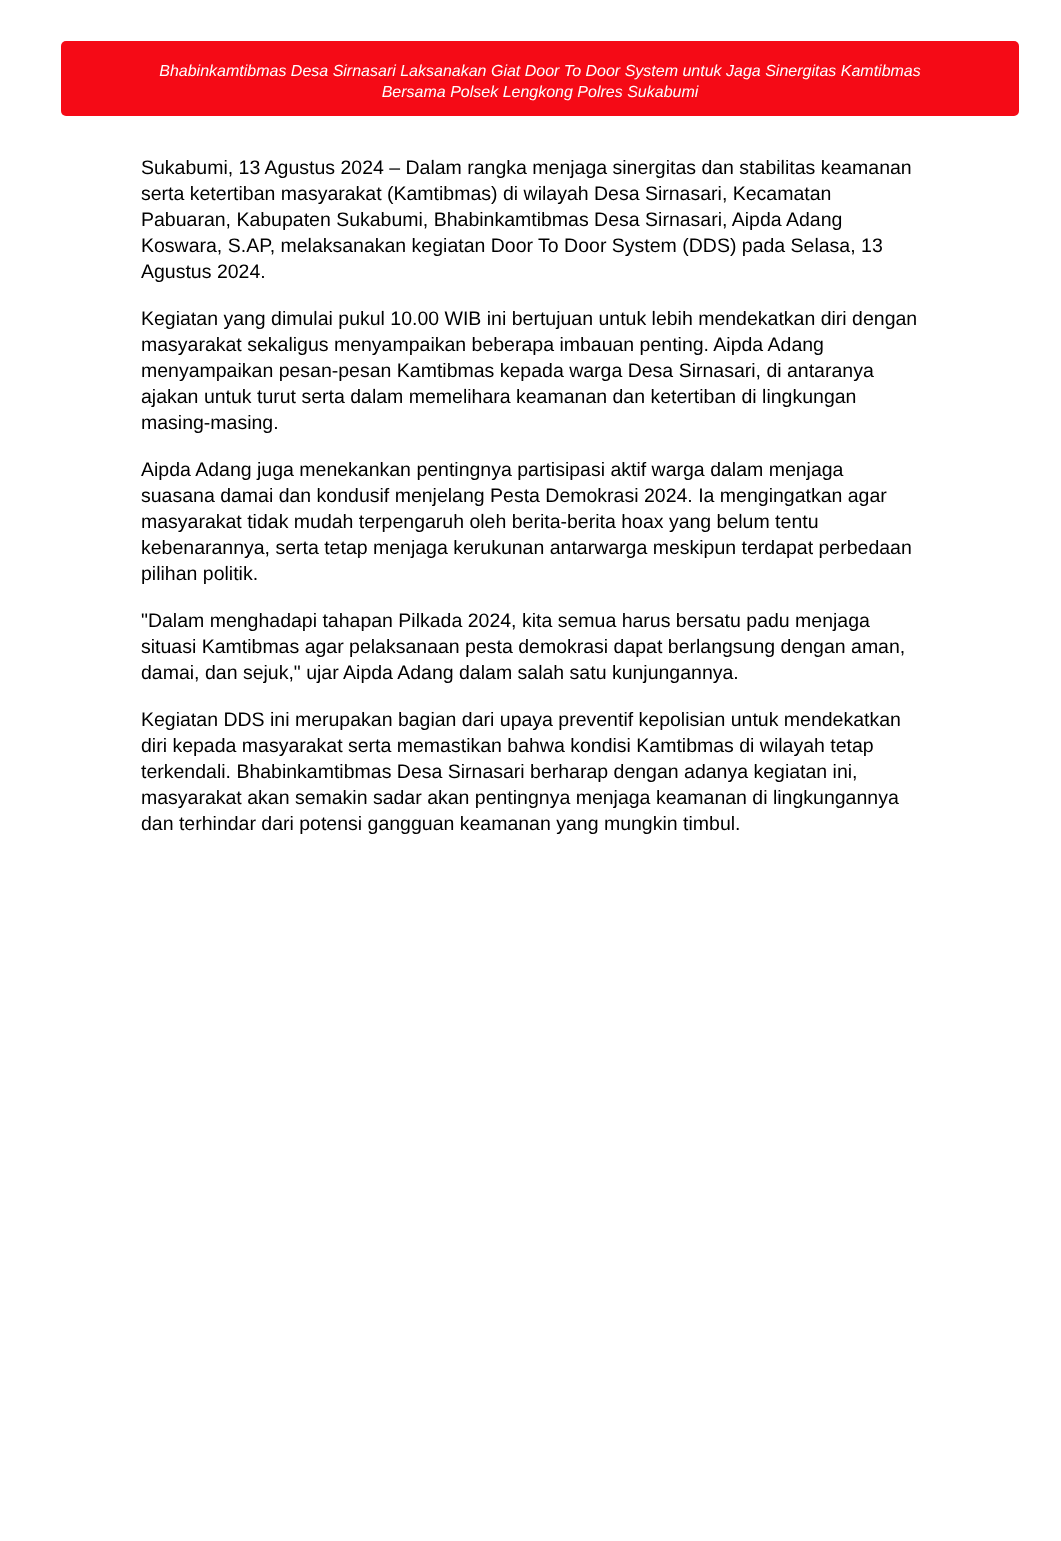Bhabinkamtibmas Desa Sirnasari Laksanakan Giat Door To Door System untuk Jaga Sinergitas Kamtibmas
Bersama Polsek Lengkong Polres Sukabumi
Sukabumi, 13 Agustus 2024 – Dalam rangka menjaga sinergitas dan stabilitas keamanan serta ketertiban masyarakat (Kamtibmas) di wilayah Desa Sirnasari, Kecamatan Pabuaran, Kabupaten Sukabumi, Bhabinkamtibmas Desa Sirnasari, Aipda Adang Koswara, S.AP, melaksanakan kegiatan Door To Door System (DDS) pada Selasa, 13 Agustus 2024.
Kegiatan yang dimulai pukul 10.00 WIB ini bertujuan untuk lebih mendekatkan diri dengan masyarakat sekaligus menyampaikan beberapa imbauan penting. Aipda Adang menyampaikan pesan-pesan Kamtibmas kepada warga Desa Sirnasari, di antaranya ajakan untuk turut serta dalam memelihara keamanan dan ketertiban di lingkungan masing-masing.
Aipda Adang juga menekankan pentingnya partisipasi aktif warga dalam menjaga suasana damai dan kondusif menjelang Pesta Demokrasi 2024. Ia mengingatkan agar masyarakat tidak mudah terpengaruh oleh berita-berita hoax yang belum tentu kebenarannya, serta tetap menjaga kerukunan antarwarga meskipun terdapat perbedaan pilihan politik.
"Dalam menghadapi tahapan Pilkada 2024, kita semua harus bersatu padu menjaga situasi Kamtibmas agar pelaksanaan pesta demokrasi dapat berlangsung dengan aman, damai, dan sejuk," ujar Aipda Adang dalam salah satu kunjungannya.
Kegiatan DDS ini merupakan bagian dari upaya preventif kepolisian untuk mendekatkan diri kepada masyarakat serta memastikan bahwa kondisi Kamtibmas di wilayah tetap terkendali. Bhabinkamtibmas Desa Sirnasari berharap dengan adanya kegiatan ini, masyarakat akan semakin sadar akan pentingnya menjaga keamanan di lingkungannya dan terhindar dari potensi gangguan keamanan yang mungkin timbul.